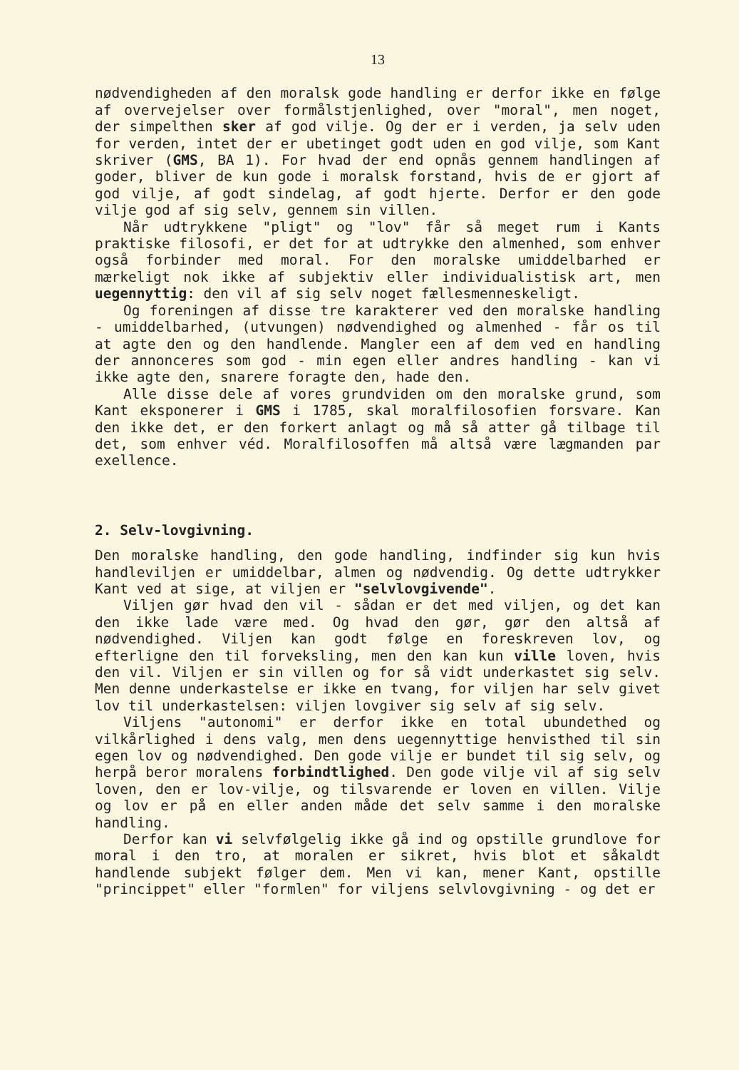13
nødvendigheden af den moralsk gode handling er derfor ikke en følge af overvejelser over formålstjenlighed, over "moral", men noget, der simpelthen sker af god vilje. Og der er i verden, ja selv uden for verden, intet der er ubetinget godt uden en god vilje, som Kant skriver (GMS, BA 1). For hvad der end opnås gennem handlingen af goder, bliver de kun gode i moralsk forstand, hvis de er gjort af god vilje, af godt sindelag, af godt hjerte. Derfor er den gode vilje god af sig selv, gennem sin villen.
Når udtrykkene "pligt" og "lov" får så meget rum i Kants praktiske filosofi, er det for at udtrykke den almenhed, som enhver også forbinder med moral. For den moralske umiddelbarhed er mærkeligt nok ikke af subjektiv eller individualistisk art, men uegennyttig: den vil af sig selv noget fællesmenneskeligt.
Og foreningen af disse tre karakterer ved den moralske handling - umiddelbarhed, (utvungen) nødvendighed og almenhed - får os til at agte den og den handlende. Mangler een af dem ved en handling der annonceres som god - min egen eller andres handling - kan vi ikke agte den, snarere foragte den, hade den.
Alle disse dele af vores grundviden om den moralske grund, som Kant eksponerer i GMS i 1785, skal moralfilosofien forsvare. Kan den ikke det, er den forkert anlagt og må så atter gå tilbage til det, som enhver véd. Moralfilosoffen må altså være lægmanden par exellence.
2. Selv-lovgivning.
Den moralske handling, den gode handling, indfinder sig kun hvis handleviljen er umiddelbar, almen og nødvendig. Og dette udtrykker Kant ved at sige, at viljen er "selvlovgivende".
Viljen gør hvad den vil - sådan er det med viljen, og det kan den ikke lade være med. Og hvad den gør, gør den altså af nødvendighed. Viljen kan godt følge en foreskreven lov, og efterligne den til forveksling, men den kan kun ville loven, hvis den vil. Viljen er sin villen og for så vidt underkastet sig selv. Men denne underkastelse er ikke en tvang, for viljen har selv givet lov til underkastelsen: viljen lovgiver sig selv af sig selv.
Viljens "autonomi" er derfor ikke en total ubundethed og vilkårlighed i dens valg, men dens uegennyttige henvisthed til sin egen lov og nødvendighed. Den gode vilje er bundet til sig selv, og herpå beror moralens forbindtlighed. Den gode vilje vil af sig selv loven, den er lov-vilje, og tilsvarende er loven en villen. Vilje og lov er på en eller anden måde det selv samme i den moralske handling.
Derfor kan vi selvfølgelig ikke gå ind og opstille grundlove for moral i den tro, at moralen er sikret, hvis blot et såkaldt handlende subjekt følger dem. Men vi kan, mener Kant, opstille "princippet" eller "formlen" for viljens selvlovgivning - og det er